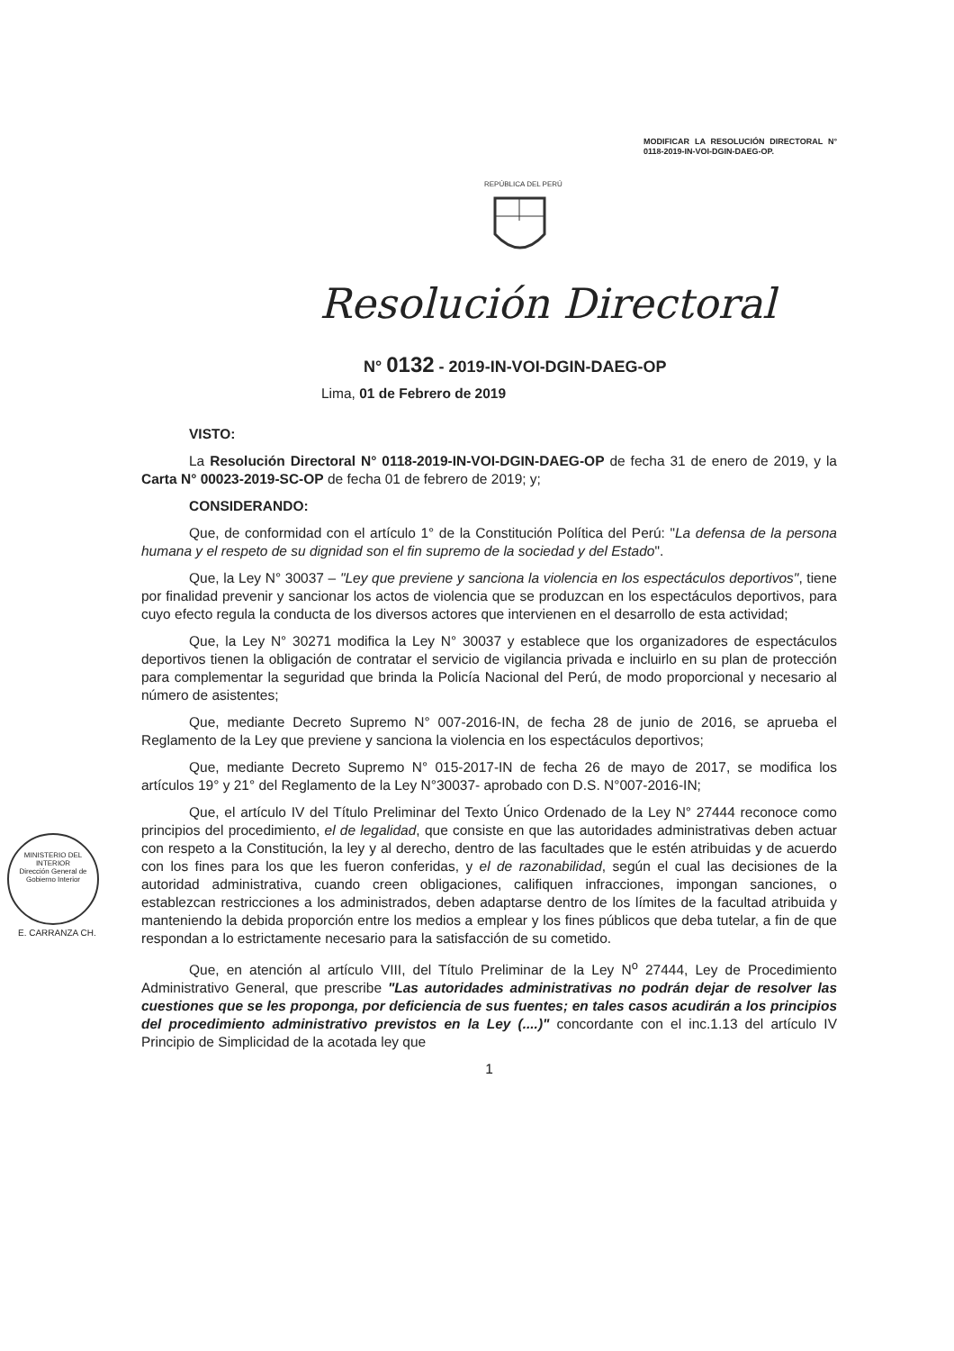MODIFICAR LA RESOLUCIÓN DIRECTORAL N° 0118-2019-IN-VOI-DGIN-DAEG-OP.
REPÚBLICA DEL PERÚ
Resolución Directoral
N° 0132 - 2019-IN-VOI-DGIN-DAEG-OP
Lima, 01 de Febrero de 2019
VISTO:
La Resolución Directoral N° 0118-2019-IN-VOI-DGIN-DAEG-OP de fecha 31 de enero de 2019, y la Carta N° 00023-2019-SC-OP de fecha 01 de febrero de 2019; y;
CONSIDERANDO:
Que, de conformidad con el artículo 1° de la Constitución Política del Perú: "La defensa de la persona humana y el respeto de su dignidad son el fin supremo de la sociedad y del Estado".
Que, la Ley N° 30037 – "Ley que previene y sanciona la violencia en los espectáculos deportivos", tiene por finalidad prevenir y sancionar los actos de violencia que se produzcan en los espectáculos deportivos, para cuyo efecto regula la conducta de los diversos actores que intervienen en el desarrollo de esta actividad;
Que, la Ley N° 30271 modifica la Ley N° 30037 y establece que los organizadores de espectáculos deportivos tienen la obligación de contratar el servicio de vigilancia privada e incluirlo en su plan de protección para complementar la seguridad que brinda la Policía Nacional del Perú, de modo proporcional y necesario al número de asistentes;
Que, mediante Decreto Supremo N° 007-2016-IN, de fecha 28 de junio de 2016, se aprueba el Reglamento de la Ley que previene y sanciona la violencia en los espectáculos deportivos;
Que, mediante Decreto Supremo N° 015-2017-IN de fecha 26 de mayo de 2017, se modifica los artículos 19° y 21° del Reglamento de la Ley N°30037- aprobado con D.S. N°007-2016-IN;
Que, el artículo IV del Título Preliminar del Texto Único Ordenado de la Ley N° 27444 reconoce como principios del procedimiento, el de legalidad, que consiste en que las autoridades administrativas deben actuar con respeto a la Constitución, la ley y al derecho, dentro de las facultades que le estén atribuidas y de acuerdo con los fines para los que les fueron conferidas, y el de razonabilidad, según el cual las decisiones de la autoridad administrativa, cuando creen obligaciones, califiquen infracciones, impongan sanciones, o establezcan restricciones a los administrados, deben adaptarse dentro de los límites de la facultad atribuida y manteniendo la debida proporción entre los medios a emplear y los fines públicos que deba tutelar, a fin de que respondan a lo estrictamente necesario para la satisfacción de su cometido.
Que, en atención al artículo VIII, del Título Preliminar de la Ley N<sup>o</sup> 27444, Ley de Procedimiento Administrativo General, que prescribe "Las autoridades administrativas no podrán dejar de resolver las cuestiones que se les proponga, por deficiencia de sus fuentes; en tales casos acudirán a los principios del procedimiento administrativo previstos en la Ley (....)" concordante con el inc.1.13 del artículo IV Principio de Simplicidad de la acotada ley que
1
MINISTERIO DEL INTERIOR
Dirección General de Gobierno Interior
E. CARRANZA CH.